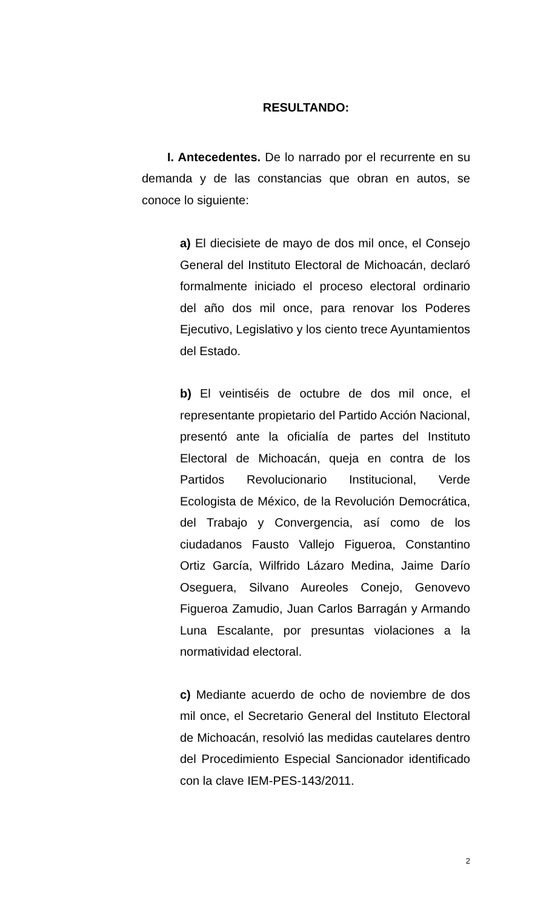RESULTANDO:
I. Antecedentes. De lo narrado por el recurrente en su demanda y de las constancias que obran en autos, se conoce lo siguiente:
a) El diecisiete de mayo de dos mil once, el Consejo General del Instituto Electoral de Michoacán, declaró formalmente iniciado el proceso electoral ordinario del año dos mil once, para renovar los Poderes Ejecutivo, Legislativo y los ciento trece Ayuntamientos del Estado.
b) El veintiséis de octubre de dos mil once, el representante propietario del Partido Acción Nacional, presentó ante la oficialía de partes del Instituto Electoral de Michoacán, queja en contra de los Partidos Revolucionario Institucional, Verde Ecologista de México, de la Revolución Democrática, del Trabajo y Convergencia, así como de los ciudadanos Fausto Vallejo Figueroa, Constantino Ortiz García, Wilfrido Lázaro Medina, Jaime Darío Oseguera, Silvano Aureoles Conejo, Genovevo Figueroa Zamudio, Juan Carlos Barragán y Armando Luna Escalante, por presuntas violaciones a la normatividad electoral.
c) Mediante acuerdo de ocho de noviembre de dos mil once, el Secretario General del Instituto Electoral de Michoacán, resolvió las medidas cautelares dentro del Procedimiento Especial Sancionador identificado con la clave IEM-PES-143/2011.
2